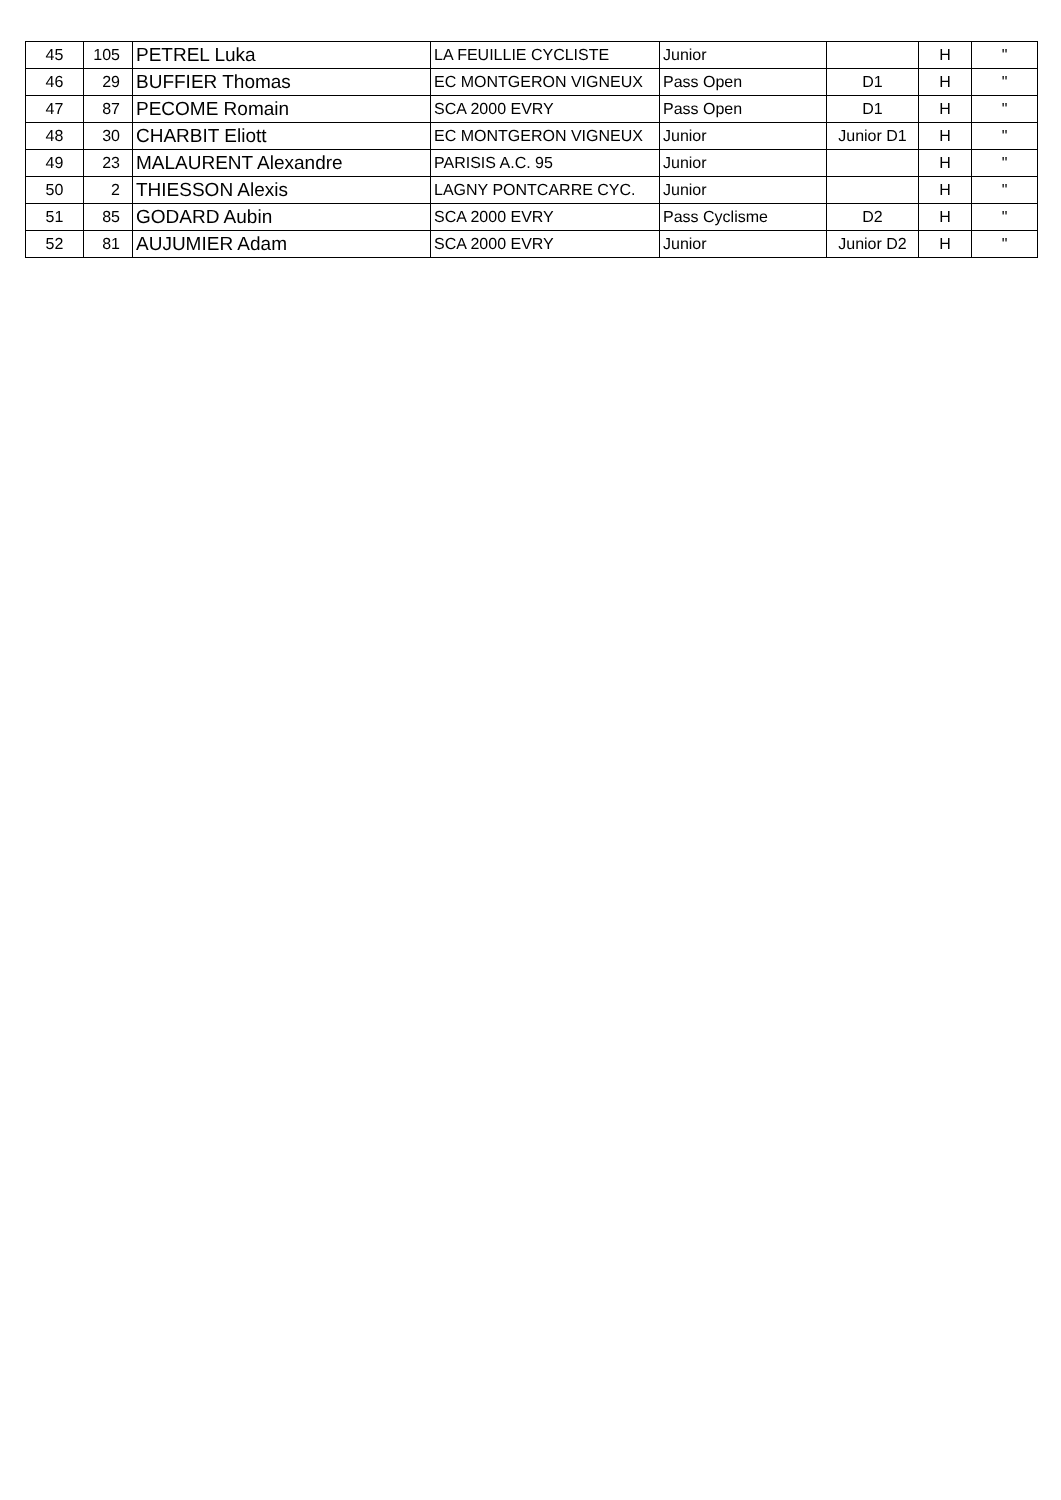| 45 | 105 | PETREL Luka | LA FEUILLIE CYCLISTE | Junior | | H | " |
| 46 | 29 | BUFFIER Thomas | EC MONTGERON VIGNEUX | Pass Open | D1 | H | " |
| 47 | 87 | PECOME Romain | SCA 2000 EVRY | Pass Open | D1 | H | " |
| 48 | 30 | CHARBIT Eliott | EC MONTGERON VIGNEUX | Junior | Junior D1 | H | " |
| 49 | 23 | MALAURENT Alexandre | PARISIS A.C. 95 | Junior | | H | " |
| 50 | 2 | THIESSON Alexis | LAGNY PONTCARRE CYC. | Junior | | H | " |
| 51 | 85 | GODARD Aubin | SCA 2000 EVRY | Pass Cyclisme | D2 | H | " |
| 52 | 81 | AUJUMIER Adam | SCA 2000 EVRY | Junior | Junior D2 | H | " |